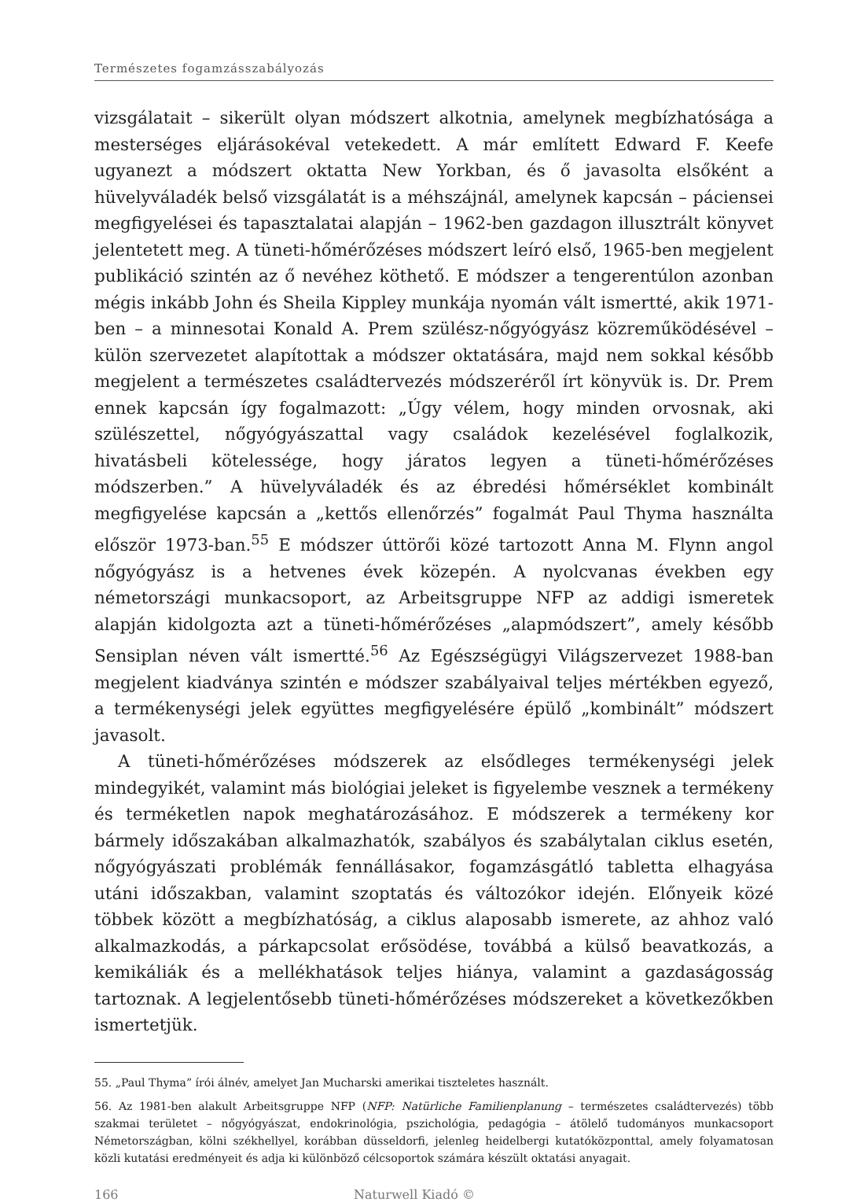Természetes fogamzásszabályozás
vizsgálatait – sikerült olyan módszert alkotnia, amelynek megbízhatósága a mesterséges eljárásokéval vetekedett. A már említett Edward F. Keefe ugyanezt a módszert oktatta New Yorkban, és ő javasolta elsőként a hüvelyváladék belső vizsgálatát is a méhszájnál, amelynek kapcsán – páciensei megfigyelései és tapasztalatai alapján – 1962-ben gazdagon illusztrált könyvet jelentetett meg. A tüneti-hőmérőzéses módszert leíró első, 1965-ben megjelent publikáció szintén az ő nevéhez köthető. E módszer a tengerentúlon azonban mégis inkább John és Sheila Kippley munkája nyomán vált ismertté, akik 1971-ben – a minnesotai Konald A. Prem szülész-nőgyógyász közreműködésével – külön szervezetet alapítottak a módszer oktatására, majd nem sokkal később megjelent a természetes családtervezés módszeréről írt könyvük is. Dr. Prem ennek kapcsán így fogalmazott: „Úgy vélem, hogy minden orvosnak, aki szülészettel, nőgyógyászattal vagy családok kezelésével foglalkozik, hivatásbeli kötelessége, hogy járatos legyen a tüneti-hőmérőzéses módszerben.” A hüvelyváladék és az ébredési hőmérséklet kombinált megfigyelése kapcsán a „kettős ellenőrzés” fogalmát Paul Thyma használta először 1973-ban.<sup>55</sup> E módszer úttörői közé tartozott Anna M. Flynn angol nőgyógyász is a hetvenes évek közepén. A nyolcvanas években egy németországi munkacsoport, az Arbeitsgruppe NFP az addigi ismeretek alapján kidolgozta azt a tüneti-hőmérőzéses „alapmódszert”, amely később Sensiplan néven vált ismertté.<sup>56</sup> Az Egészségügyi Világszervezet 1988-ban megjelent kiadványa szintén e módszer szabályaival teljes mértékben egyező, a termékenységi jelek együttes megfigyelésére épülő „kombinált” módszert javasolt.
A tüneti-hőmérőzéses módszerek az elsődleges termékenységi jelek mindegyikét, valamint más biológiai jeleket is figyelembe vesznek a termékeny és terméketlen napok meghatározásához. E módszerek a termékeny kor bármely időszakában alkalmazhatók, szabályos és szabálytalan ciklus esetén, nőgyógyászati problémák fennállásakor, fogamzásgátló tabletta elhagyása utáni időszakban, valamint szoptatás és változókor idején. Előnyeik közé többek között a megbízhatóság, a ciklus alaposabb ismerete, az ahhoz való alkalmazkodás, a párkapcsolat erősödése, továbbá a külső beavatkozás, a kemikáliák és a mellékhatások teljes hiánya, valamint a gazdaságosság tartoznak. A legjelentősebb tüneti-hőmérőzéses módszereket a következőkben ismertetjük.
55. „Paul Thyma” írói álnév, amelyet Jan Mucharski amerikai tiszteletes használt.
56. Az 1981-ben alakult Arbeitsgruppe NFP (NFP: Natürliche Familienplanung – természetes családtervezés) több szakmai területet – nőgyógyászat, endokrinológia, pszichológia, pedagógia – átölelő tudományos munkacsoport Németországban, kölni székhellyel, korábban düsseldorfi, jelenleg heidelbergi kutatóközponttal, amely folyamatosan közli kutatási eredményeit és adja ki különböző célcsoportok számára készült oktatási anyagait.
166 Naturwell Kiadó ©